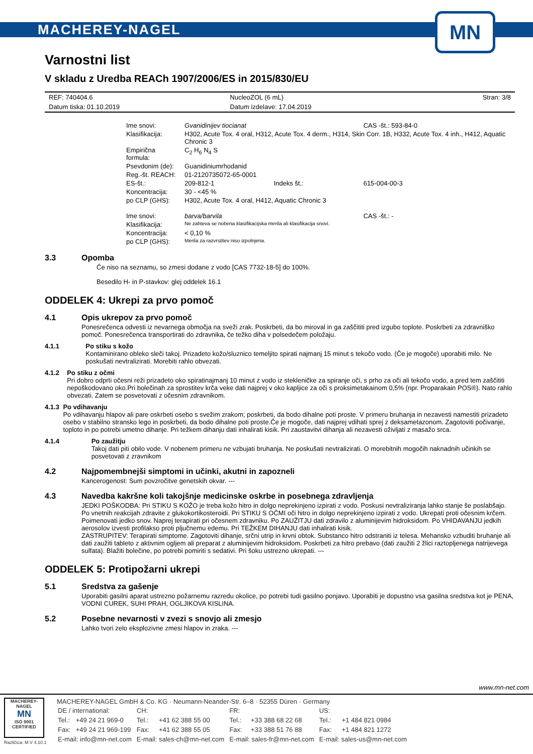MACHEREY-NAGEL
MN
Varnostni list
V skladu z Uredba REACh 1907/2006/ES in 2015/830/EU
| REF: 740404.6 | NucleoZOL (6 mL) | Stran: 3/8 |
| Datum tiska: 01.10.2019 | Datum izdelave: 17.04.2019 | |
| Ime snovi: | Gvanidinijev tiocianat | | CAS -št.: 593-84-0 |
| Klasifikacija: | H302, Acute Tox. 4 oral, H312, Acute Tox. 4 derm., H314, Skin Corr. 1B, H332, Acute Tox. 4 inh., H412, Aquatic Chronic 3 | | |
| Empirična formula: | C<sub>2</sub> H<sub>6</sub> N<sub>4</sub> S | | |
| Psevdonim (de): | Guanidiniumrhodanid | | |
| Reg.-št. REACH: | 01-2120735072-65-0001 | | |
| ES-št.: | 209-812-1 | Indeks št.: | 615-004-00-3 |
| Koncentracija: | 30 - <45 % | | |
| po CLP (GHS): | H302, Acute Tox. 4 oral, H412, Aquatic Chronic 3 | | |
| Ime snovi: | barva/barvila | | CAS -št.: - |
| Klasifikacija: | Ne zahteva se nobena klasifikacijska merila ali klasifikacija snovi. | | |
| Koncentracija: | < 0,10 % | | |
| po CLP (GHS): | Merila za razvrstitev niso izpolnjena. | | |
3.3 Opomba
Če niso na seznamu, so zmesi dodane z vodo [CAS 7732-18-5] do 100%.
Besedilo H- in P-stavkov: glej oddelek 16.1
ODDELEK 4: Ukrepi za prvo pomoč
4.1 Opis ukrepov za prvo pomoč
Ponesrečenca odvesti iz nevarnega območja na sveži zrak. Poskrbeti, da bo miroval in ga zaščititi pred izgubo toplote. Poskrbeti za zdravniško pomoč. Ponesrečenca transportirati do zdravnika, če težko diha v polsedečem položaju.
4.1.1 Po stiku s kožo
Kontaminirano obleko sleči takoj. Prizadeto kožo/sluznico temeljito spirati najmanj 15 minut s tekočo vodo. (Če je mogoče) uporabiti milo. Ne poskušati nevtralizirati. Morebiti rahlo obvezati.
4.1.2 Po stiku z očmi
Pri dobro odprti očesni reži prizadeto oko spiratinajmanj 10 minut z vodo iz stekleničke za spiranje oči, s prho za oči ali tekočo vodo, a pred tem zaščititi nepoškodovano oko.Pri bolečinah za sprostitev krča veke dati najprej v oko kapljice za oči s proksimetakainom 0,5% (npr. Proparakain POS®). Nato rahlo obvezati. Zatem se posvetovati z očesnim zdravnikom.
4.1.3 Po vdihavanju
Po vdihavanju hlapov ali pare oskrbeti osebo s svežim zrakom; poskrbeti, da bodo dihalne poti proste. V primeru bruhanja in nezavesti namestiti prizadeto osebo v stabilno stransko lego in poskrbeti, da bodo dihalne poti proste.Če je mogoče, dati najprej vdihati sprej z deksametazonom. Zagotoviti počivanje, toploto in po potrebi umetno dihanje. Pri težkem dihanju dati inhalirati kisik. Pri zaustavitvi dihanja ali nezavesti oživljati z masažo srca.
4.1.4 Po zaužitju
Takoj dati piti obilo vode. V nobenem primeru ne vzbujati bruhanja. Ne poskušati nevtralizirati. O morebitnih mogočih naknadnih učinkih se posvetovati z zravnikom
4.2 Najpomembnejši simptomi in učinki, akutni in zapozneli
Kancerogenost: Sum povzročitve genetskih okvar. ---
4.3 Navedba kakršne koli takojšnje medicinske oskrbe in posebnega zdravljenja
JEDKI POŠKODBA: Pri STIKU S KOŽO je treba kožo hitro in dolgo neprekinjeno izpirati z vodo. Poskusi nevtraliziranja lahko stanje še poslabšajo. Po vnetnih reakcijah zdravite z glukokortikosteroidi. Pri STIKU S OČMI oči hitro in dolgo neprekinjeno izpirati z vodo. Ukrepati proti očesnim krčem. Poimenovati jedko snov. Naprej terapirati pri očesnem zdravniku. Po ZAUŽITJU dati zdravilo z aluminijevim hidroksidom. Po VHIDAVANJU jedkih aerosolov izvesti profilakso proti pljučnemu edemu. Pri TEŽKEM DIHANJU dati inhalirati kisik.
ZASTRUPITEV: Terapirati simptome. Zagotoviti dihanje, srčni utrip in krvni obtok. Substanco hitro odstraniti iz telesa. Mehansko vzbuditi bruhanje ali dati zaužiti tableto z aktivnim ogljem ali preparat z aluminijevim hidroksidom. Poskrbeti za hitro prebavo (dati zaužiti 2 žlici raztopljenega natrijevega sulfata). Blažiti bolečine, po potrebi pomiriti s sedativi. Pri šoku ustrezno ukrepati. ---
ODDELEK 5: Protipožarni ukrepi
5.1 Sredstva za gašenje
Uporabiti gasilni aparat ustrezno požarnemu razredu okolice, po potrebi tudi gasilno ponjavo. Uporabiti je dopustno vsa gasilna sredstva kot je PENA, VODNI CUREK, SUHI PRAH, OGLJIKOVA KISLINA.
5.2 Posebne nevarnosti v zvezi s snovjo ali zmesjo
Lahko tvori zelo eksplozivne zmesi hlapov in zraka. ---
www.mn-net.com
MACHEREY-NAGEL
MN
ISO 9001 CERTIFIED
Različica: M V 4.10.1
MACHEREY-NAGEL GmbH & Co. KG · Neumann-Neander-Str. 6–8 · 52355 Düren · Germany
| DE / international: | | CH: | | FR: | | US: | |
| Tel.: | +49 24 21 969-0 | Tel.: | +41 62 388 55 00 | Tel.: | +33 388 68 22 68 | Tel.: | +1 484 821 0984 |
| Fax: | +49 24 21 969-199 | Fax: | +41 62 388 55 05 | Fax: | +33 388 51 76 88 | Fax: | +1 484 821 1272 |
| E-mail: info@mn-net.com | | E-mail: sales-ch@mn-net.com | | E-mail: sales-fr@mn-net.com | | E-mail: sales-us@mn-net.com | |